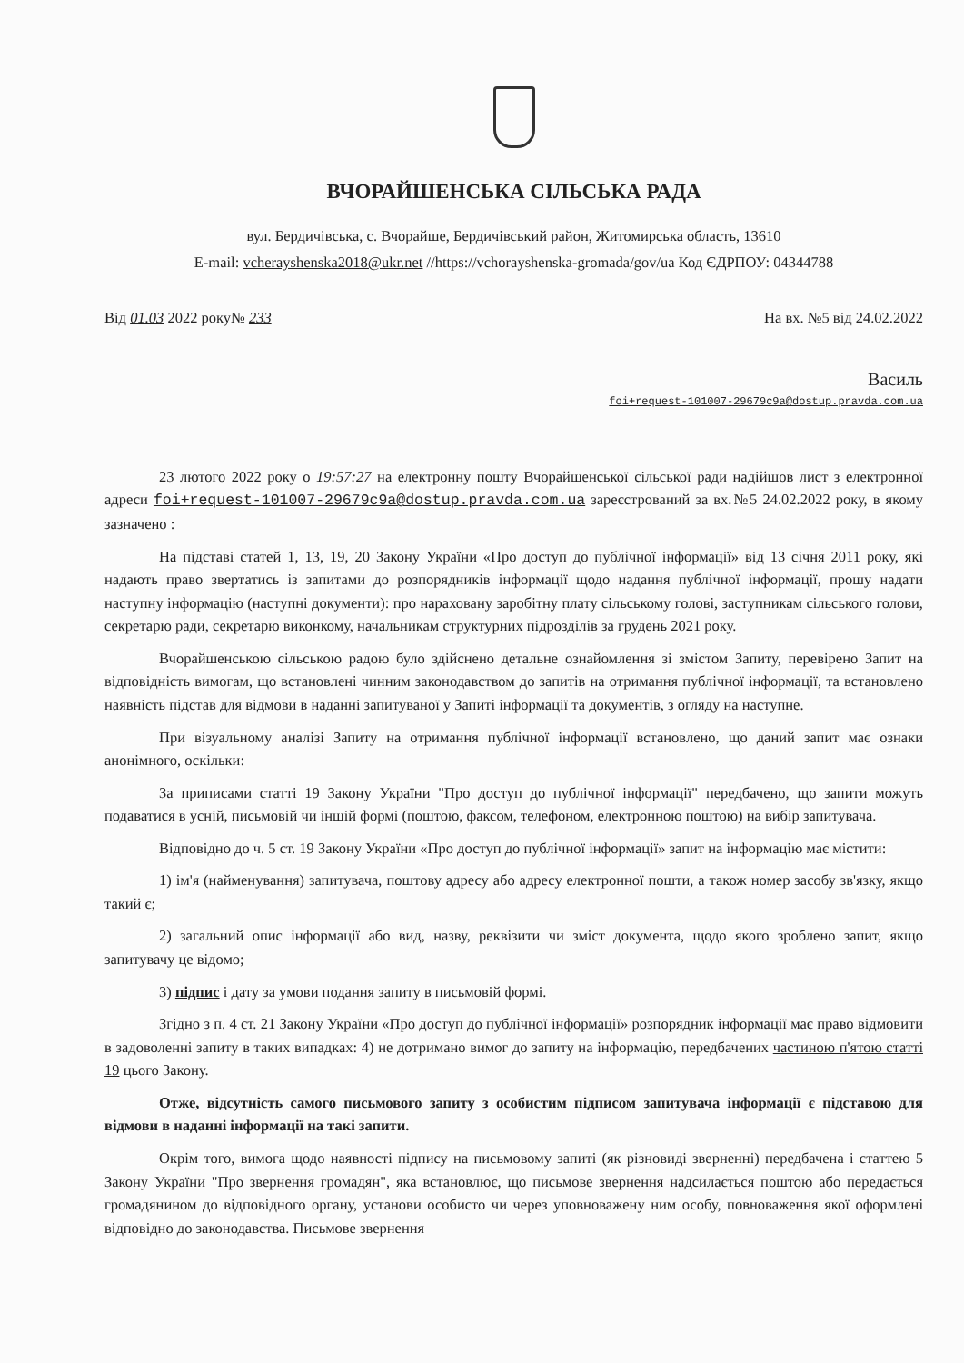ВЧОРАЙШЕНСЬКА СІЛЬСЬКА РАДА
вул. Бердичівська, с. Вчорайше, Бердичівський район, Житомирська область, 13610
E-mail: vcherayshenska2018@ukr.net //https://vchorayshenska-gromada/gov/ua Код ЄДРПОУ: 04344788
Від 01.03 2022 року№ 233 На вх. №5 від 24.02.2022
Василь
foi+request-101007-29679c9a@dostup.pravda.com.ua
23 лютого 2022 року о 19:57:27 на електронну пошту Вчорайшенської сільської ради надійшов лист з електронної адреси foi+request-101007-29679c9a@dostup.pravda.com.ua зареєстрований за вх.№5 24.02.2022 року, в якому зазначено :
На підставі статей 1, 13, 19, 20 Закону України «Про доступ до публічної інформації» від 13 січня 2011 року, які надають право звертатись із запитами до розпорядників інформації щодо надання публічної інформації, прошу надати наступну інформацію (наступні документи): про нараховану заробітну плату сільському голові, заступникам сільського голови, секретарю ради, секретарю виконкому, начальникам структурних підрозділів за грудень 2021 року.
Вчорайшенською сільською радою було здійснено детальне ознайомлення зі змістом Запиту, перевірено Запит на відповідність вимогам, що встановлені чинним законодавством до запитів на отримання публічної інформації, та встановлено наявність підстав для відмови в наданні запитуваної у Запиті інформації та документів, з огляду на наступне.
При візуальному аналізі Запиту на отримання публічної інформації встановлено, що даний запит має ознаки анонімного, оскільки:
За приписами статті 19 Закону України "Про доступ до публічної інформації" передбачено, що запити можуть подаватися в усній, письмовій чи іншій формі (поштою, факсом, телефоном, електронною поштою) на вибір запитувача.
Відповідно до ч. 5 ст. 19 Закону України «Про доступ до публічної інформації» запит на інформацію має містити:
1) ім'я (найменування) запитувача, поштову адресу або адресу електронної пошти, а також номер засобу зв'язку, якщо такий є;
2) загальний опис інформації або вид, назву, реквізити чи зміст документа, щодо якого зроблено запит, якщо запитувачу це відомо;
3) підпис і дату за умови подання запиту в письмовій формі.
Згідно з п. 4 ст. 21 Закону України «Про доступ до публічної інформації» розпорядник інформації має право відмовити в задоволенні запиту в таких випадках: 4) не дотримано вимог до запиту на інформацію, передбачених частиною п'ятою статті 19 цього Закону.
Отже, відсутність самого письмового запиту з особистим підписом запитувача інформації є підставою для відмови в наданні інформації на такі запити.
Окрім того, вимога щодо наявності підпису на письмовому запиті (як різновиді зверненні) передбачена і статтею 5 Закону України "Про звернення громадян", яка встановлює, що письмове звернення надсилається поштою або передається громадянином до відповідного органу, установи особисто чи через уповноважену ним особу, повноваження якої оформлені відповідно до законодавства. Письмове звернення